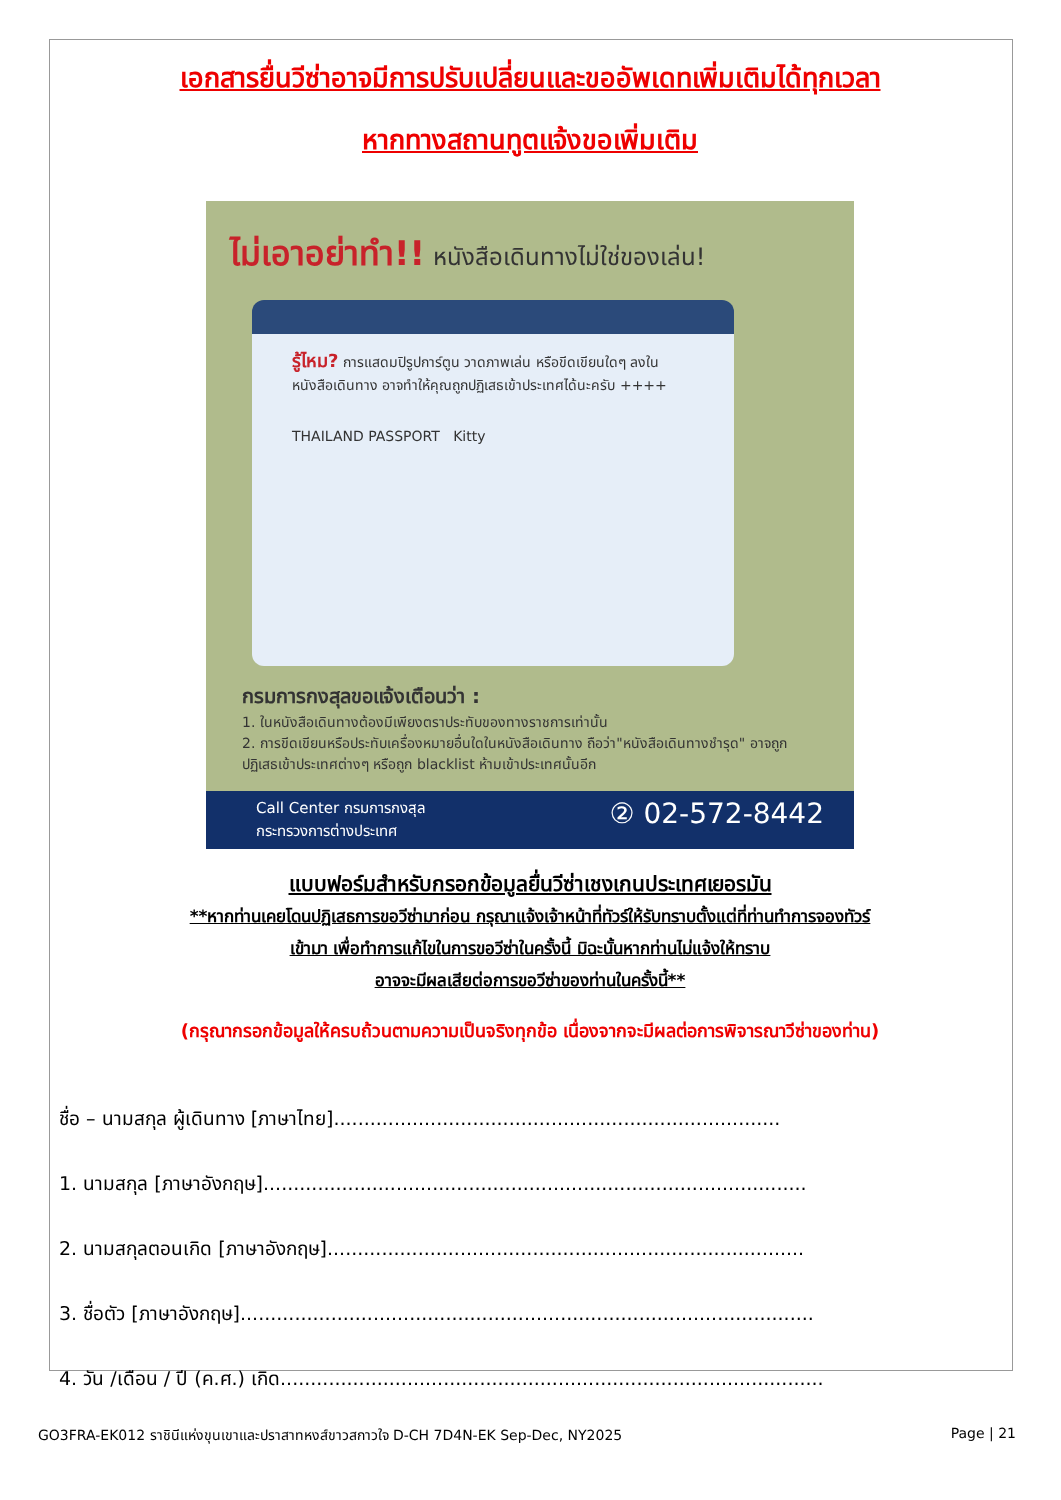เอกสารยื่นวีซ่าอาจมีการปรับเปลี่ยนและขออัพเดทเพิ่มเติมได้ทุกเวลา
หากทางสถานทูตแจ้งขอเพิ่มเติม
ไม่เอาอย่าทำ!! หนังสือเดินทางไม่ใช่ของเล่น!
รู้ไหม? การแสดมปิรูปการ์ตูน วาดภาพเล่น หรือขีดเขียนใดๆ ลงใน หนังสือเดินทาง อาจทำให้คุณถูกปฏิเสธเข้าประเทศได้นะครับ ++++
THAILAND PASSPORT Kitty
กรมการกงสุลขอแจ้งเตือนว่า :
1. ในหนังสือเดินทางต้องมีเพียงตราประทับของทางราชการเท่านั้น
2. การขีดเขียนหรือประทับเครื่องหมายอื่นใดในหนังสือเดินทาง ถือว่า"หนังสือเดินทางชำรุด" อาจถูกปฏิเสธเข้าประเทศต่างๆ หรือถูก blacklist ห้ามเข้าประเทศนั้นอีก
Call Center กรมการกงสุล
กระทรวงการต่างประเทศ
② 02-572-8442
แบบฟอร์มสำหรับกรอกข้อมูลยื่นวีซ่าเชงเกนประเทศเยอรมัน
**หากท่านเคยโดนปฏิเสธการขอวีซ่ามาก่อน กรุณาแจ้งเจ้าหน้าที่ทัวร์ให้รับทราบตั้งแต่ที่ท่านทำการจองทัวร์
เข้ามา เพื่อทำการแก้ไขในการขอวีซ่าในครั้งนี้ มิฉะนั้นหากท่านไม่แจ้งให้ทราบ
อาจจะมีผลเสียต่อการขอวีซ่าของท่านในครั้งนี้**
(กรุณากรอกข้อมูลให้ครบถ้วนตามความเป็นจริงทุกข้อ เนื่องจากจะมีผลต่อการพิจารณาวีซ่าของท่าน)
ชื่อ – นามสกุล ผู้เดินทาง [ภาษาไทย]..........................................................................
1. นามสกุล [ภาษาอังกฤษ]..........................................................................................
2. นามสกุลตอนเกิด [ภาษาอังกฤษ]...............................................................................
3. ชื่อตัว [ภาษาอังกฤษ]...............................................................................................
4. วัน /เดือน / ปี (ค.ศ.) เกิด..........................................................................................
GO3FRA-EK012 ราชินีแห่งขุนเขาและปราสาทหงส์ขาวสกาวใจ D-CH 7D4N-EK Sep-Dec, NY2025 Page | 21